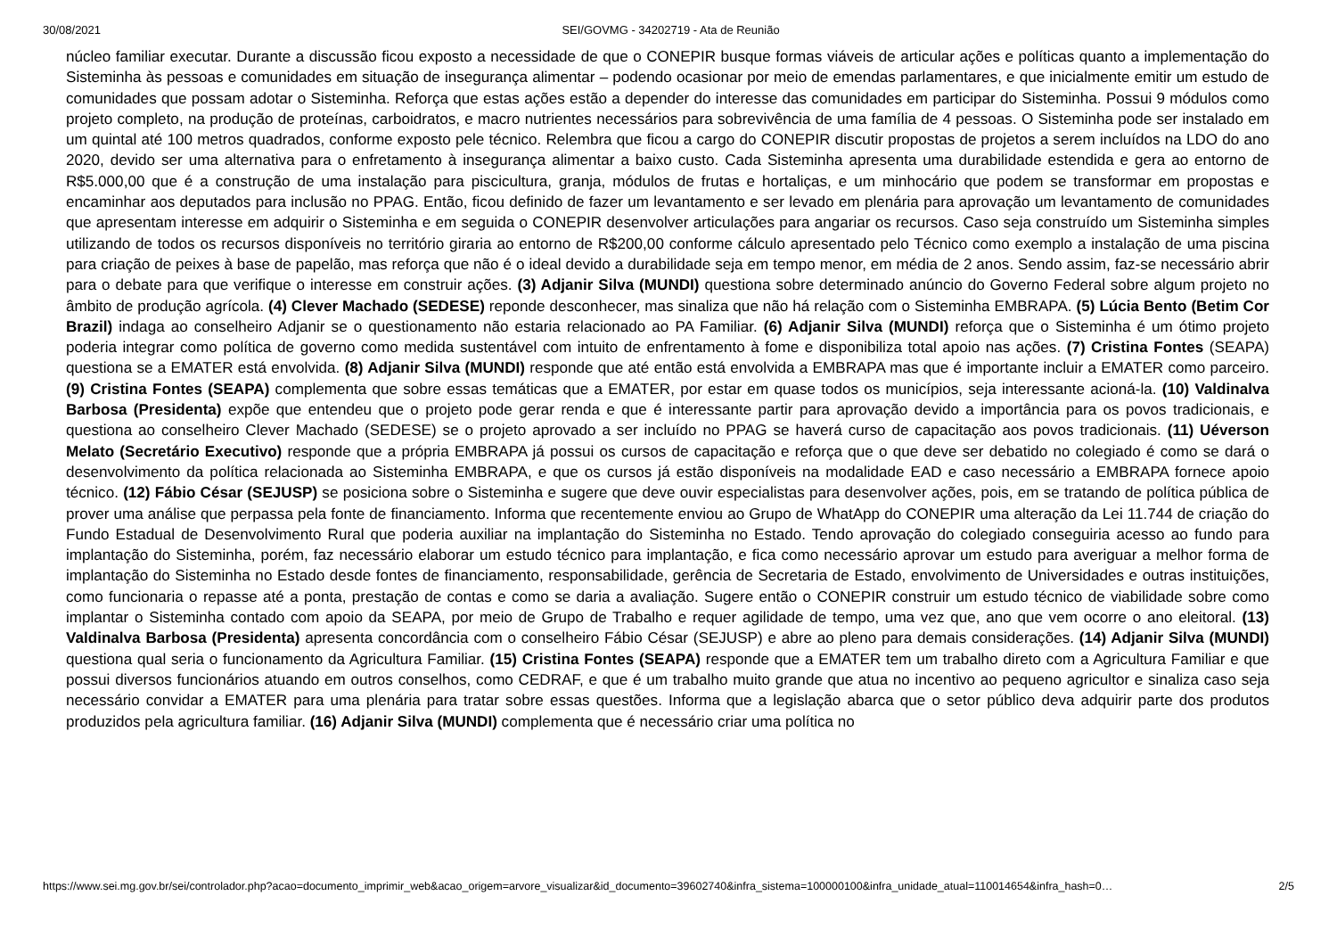30/08/2021 SEI/GOVMG - 34202719 - Ata de Reunião
núcleo familiar executar. Durante a discussão ficou exposto a necessidade de que o CONEPIR busque formas viáveis de articular ações e políticas quanto a implementação do Sisteminha às pessoas e comunidades em situação de insegurança alimentar – podendo ocasionar por meio de emendas parlamentares, e que inicialmente emitir um estudo de comunidades que possam adotar o Sisteminha. Reforça que estas ações estão a depender do interesse das comunidades em participar do Sisteminha. Possui 9 módulos como projeto completo, na produção de proteínas, carboidratos, e macro nutrientes necessários para sobrevivência de uma família de 4 pessoas. O Sisteminha pode ser instalado em um quintal até 100 metros quadrados, conforme exposto pele técnico. Relembra que ficou a cargo do CONEPIR discutir propostas de projetos a serem incluídos na LDO do ano 2020, devido ser uma alternativa para o enfretamento à insegurança alimentar a baixo custo. Cada Sisteminha apresenta uma durabilidade estendida e gera ao entorno de R$5.000,00 que é a construção de uma instalação para piscicultura, granja, módulos de frutas e hortaliças, e um minhocário que podem se transformar em propostas e encaminhar aos deputados para inclusão no PPAG. Então, ficou definido de fazer um levantamento e ser levado em plenária para aprovação um levantamento de comunidades que apresentam interesse em adquirir o Sisteminha e em seguida o CONEPIR desenvolver articulações para angariar os recursos. Caso seja construído um Sisteminha simples utilizando de todos os recursos disponíveis no território giraria ao entorno de R$200,00 conforme cálculo apresentado pelo Técnico como exemplo a instalação de uma piscina para criação de peixes à base de papelão, mas reforça que não é o ideal devido a durabilidade seja em tempo menor, em média de 2 anos. Sendo assim, faz-se necessário abrir para o debate para que verifique o interesse em construir ações. (3) Adjanir Silva (MUNDI) questiona sobre determinado anúncio do Governo Federal sobre algum projeto no âmbito de produção agrícola. (4) Clever Machado (SEDESE) reponde desconhecer, mas sinaliza que não há relação com o Sisteminha EMBRAPA. (5) Lúcia Bento (Betim Cor Brazil) indaga ao conselheiro Adjanir se o questionamento não estaria relacionado ao PA Familiar. (6) Adjanir Silva (MUNDI) reforça que o Sisteminha é um ótimo projeto poderia integrar como política de governo como medida sustentável com intuito de enfrentamento à fome e disponibiliza total apoio nas ações. (7) Cristina Fontes (SEAPA) questiona se a EMATER está envolvida. (8) Adjanir Silva (MUNDI) responde que até então está envolvida a EMBRAPA mas que é importante incluir a EMATER como parceiro. (9) Cristina Fontes (SEAPA) complementa que sobre essas temáticas que a EMATER, por estar em quase todos os municípios, seja interessante acioná-la. (10) Valdinalva Barbosa (Presidenta) expõe que entendeu que o projeto pode gerar renda e que é interessante partir para aprovação devido a importância para os povos tradicionais, e questiona ao conselheiro Clever Machado (SEDESE) se o projeto aprovado a ser incluído no PPAG se haverá curso de capacitação aos povos tradicionais. (11) Uéverson Melato (Secretário Executivo) responde que a própria EMBRAPA já possui os cursos de capacitação e reforça que o que deve ser debatido no colegiado é como se dará o desenvolvimento da política relacionada ao Sisteminha EMBRAPA, e que os cursos já estão disponíveis na modalidade EAD e caso necessário a EMBRAPA fornece apoio técnico. (12) Fábio César (SEJUSP) se posiciona sobre o Sisteminha e sugere que deve ouvir especialistas para desenvolver ações, pois, em se tratando de política pública de prover uma análise que perpassa pela fonte de financiamento. Informa que recentemente enviou ao Grupo de WhatApp do CONEPIR uma alteração da Lei 11.744 de criação do Fundo Estadual de Desenvolvimento Rural que poderia auxiliar na implantação do Sisteminha no Estado. Tendo aprovação do colegiado conseguiria acesso ao fundo para implantação do Sisteminha, porém, faz necessário elaborar um estudo técnico para implantação, e fica como necessário aprovar um estudo para averiguar a melhor forma de implantação do Sisteminha no Estado desde fontes de financiamento, responsabilidade, gerência de Secretaria de Estado, envolvimento de Universidades e outras instituições, como funcionaria o repasse até a ponta, prestação de contas e como se daria a avaliação. Sugere então o CONEPIR construir um estudo técnico de viabilidade sobre como implantar o Sisteminha contado com apoio da SEAPA, por meio de Grupo de Trabalho e requer agilidade de tempo, uma vez que, ano que vem ocorre o ano eleitoral. (13) Valdinalva Barbosa (Presidenta) apresenta concordância com o conselheiro Fábio César (SEJUSP) e abre ao pleno para demais considerações. (14) Adjanir Silva (MUNDI) questiona qual seria o funcionamento da Agricultura Familiar. (15) Cristina Fontes (SEAPA) responde que a EMATER tem um trabalho direto com a Agricultura Familiar e que possui diversos funcionários atuando em outros conselhos, como CEDRAF, e que é um trabalho muito grande que atua no incentivo ao pequeno agricultor e sinaliza caso seja necessário convidar a EMATER para uma plenária para tratar sobre essas questões. Informa que a legislação abarca que o setor público deva adquirir parte dos produtos produzidos pela agricultura familiar. (16) Adjanir Silva (MUNDI) complementa que é necessário criar uma política no
https://www.sei.mg.gov.br/sei/controlador.php?acao=documento_imprimir_web&acao_origem=arvore_visualizar&id_documento=39602740&infra_sistema=100000100&infra_unidade_atual=110014654&infra_hash=0… 2/5